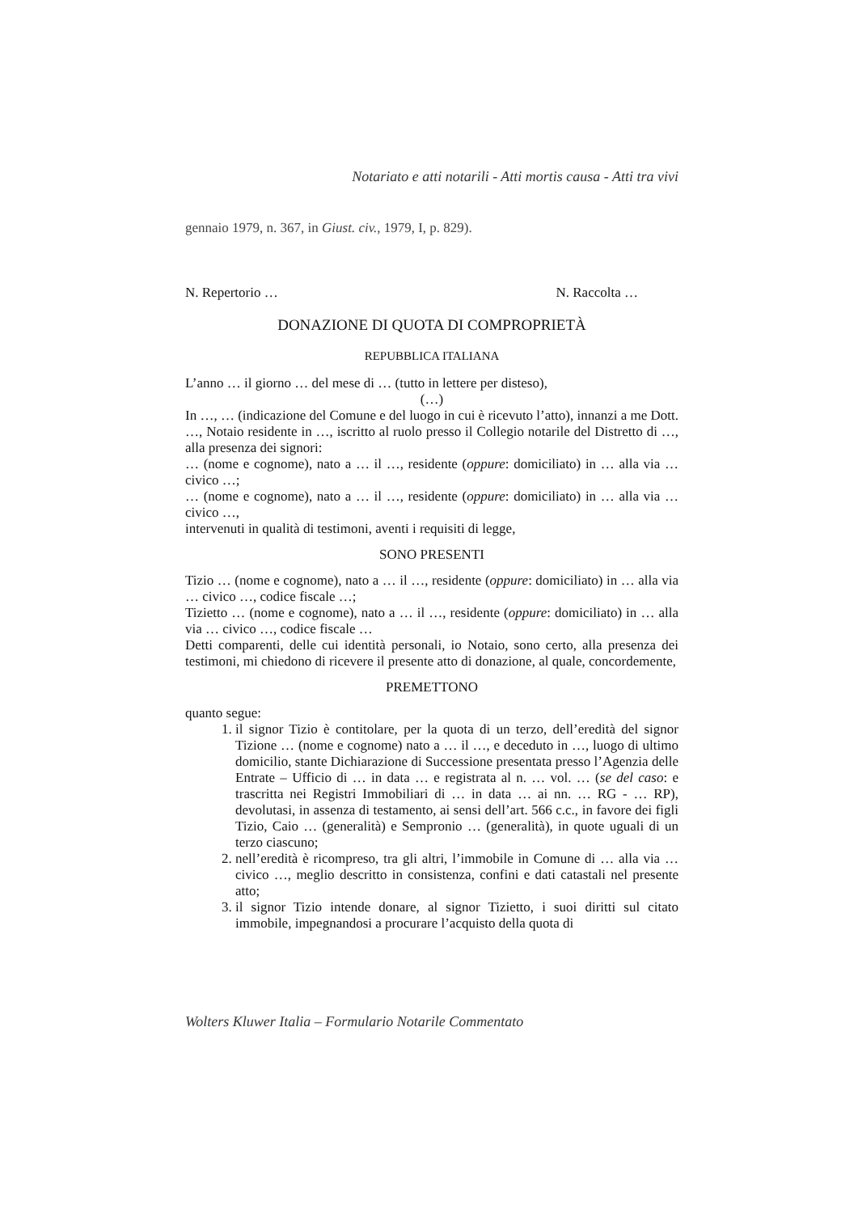Notariato e atti notarili - Atti mortis causa - Atti tra vivi
gennaio 1979, n. 367, in Giust. civ., 1979, I, p. 829).
N. Repertorio … N. Raccolta …
DONAZIONE DI QUOTA DI COMPROPRIETÀ
REPUBBLICA ITALIANA
L’anno … il giorno … del mese di … (tutto in lettere per disteso),
(…)
In …, … (indicazione del Comune e del luogo in cui è ricevuto l’atto), innanzi a me Dott. …, Notaio residente in …, iscritto al ruolo presso il Collegio notarile del Distretto di …, alla presenza dei signori:
… (nome e cognome), nato a … il …, residente (oppure: domiciliato) in … alla via … civico …;
… (nome e cognome), nato a … il …, residente (oppure: domiciliato) in … alla via … civico …,
intervenuti in qualità di testimoni, aventi i requisiti di legge,
SONO PRESENTI
Tizio … (nome e cognome), nato a … il …, residente (oppure: domiciliato) in … alla via … civico …, codice fiscale …;
Tizietto … (nome e cognome), nato a … il …, residente (oppure: domiciliato) in … alla via … civico …, codice fiscale …
Detti comparenti, delle cui identità personali, io Notaio, sono certo, alla presenza dei testimoni, mi chiedono di ricevere il presente atto di donazione, al quale, concordemente,
PREMETTONO
quanto segue:
1. il signor Tizio è contitolare, per la quota di un terzo, dell’eredità del signor Tizione … (nome e cognome) nato a … il …, e deceduto in …, luogo di ultimo domicilio, stante Dichiarazione di Successione presentata presso l’Agenzia delle Entrate – Ufficio di … in data … e registrata al n. … vol. … (se del caso: e trascritta nei Registri Immobiliari di … in data … ai nn. … RG - … RP), devolutasi, in assenza di testamento, ai sensi dell’art. 566 c.c., in favore dei figli Tizio, Caio … (generalità) e Sempronio … (generalità), in quote uguali di un terzo ciascuno;
2. nell’eredità è ricompreso, tra gli altri, l’immobile in Comune di … alla via … civico …, meglio descritto in consistenza, confini e dati catastali nel presente atto;
3. il signor Tizio intende donare, al signor Tizietto, i suoi diritti sul citato immobile, impegnandosi a procurare l’acquisto della quota di
Wolters Kluwer Italia – Formulario Notarile Commentato